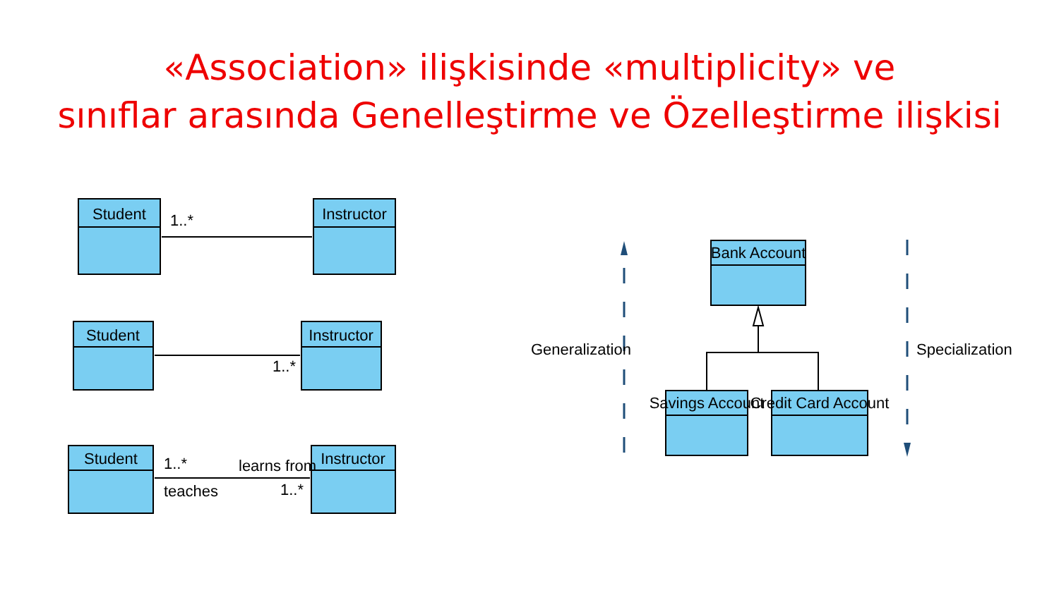«Association» ilişkisinde «multiplicity» ve
sınıflar arasında Genelleştirme ve Özelleştirme ilişkisi
Student
Instructor
1..*
Student
Instructor
1..*
Student
Instructor
1..*
learns from
teaches
1..*
Bank Account
Savings Account
Credit Card Account
Generalization
Specialization